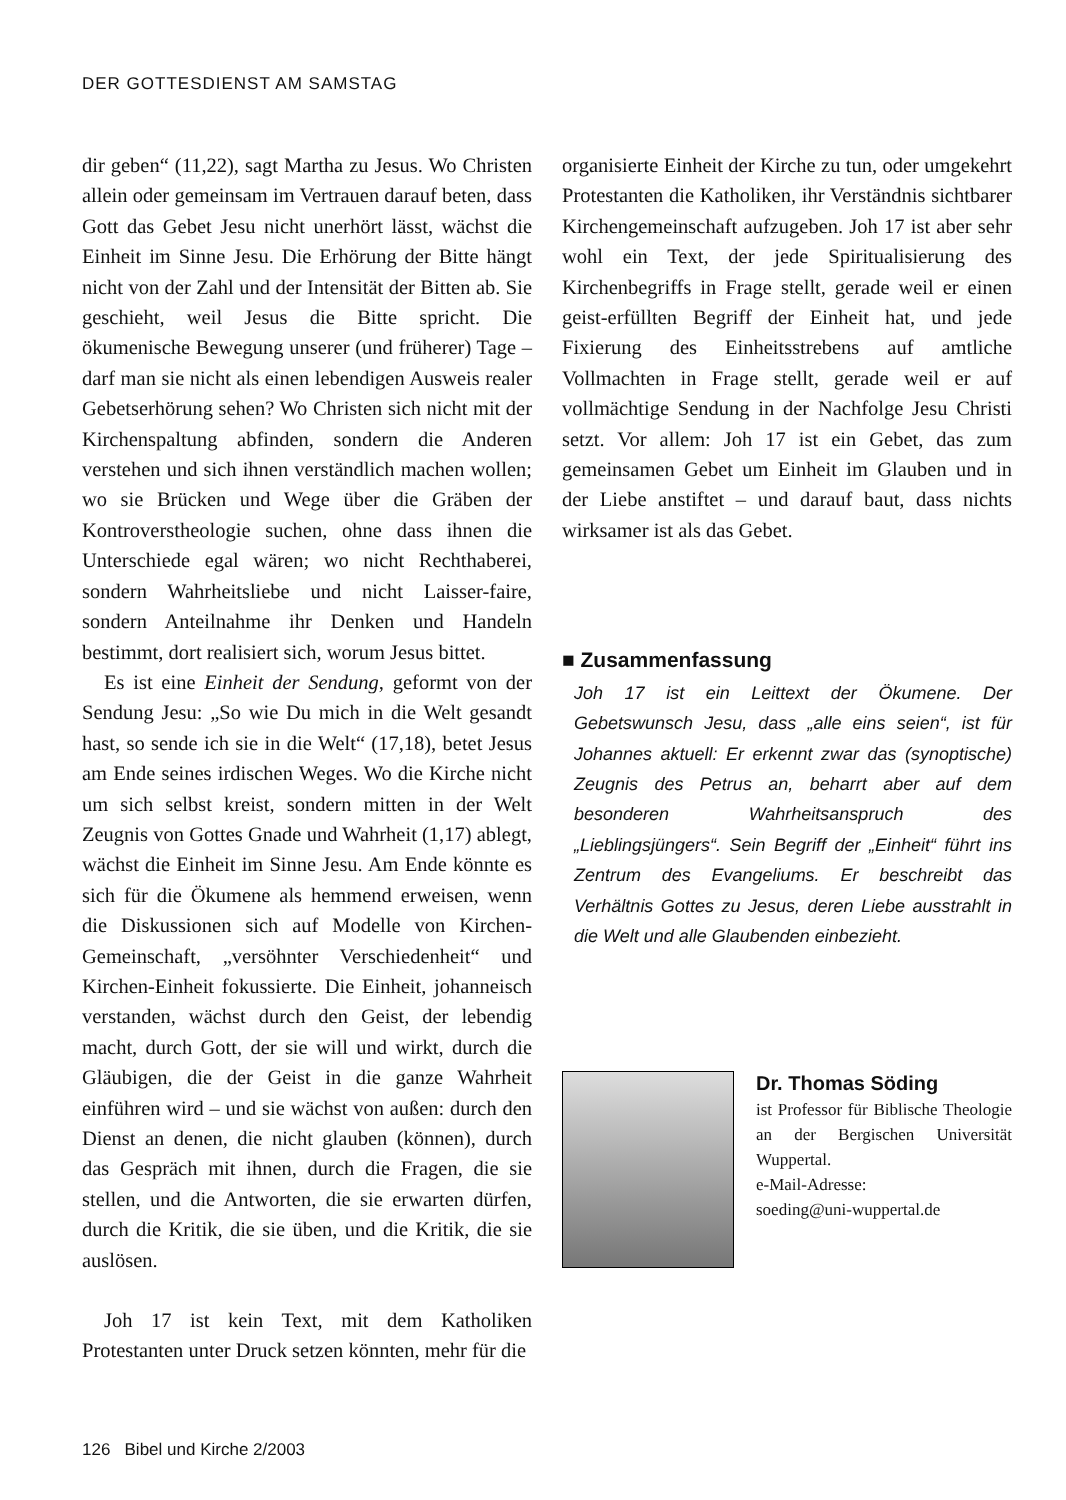DER GOTTESDIENST AM SAMSTAG
dir geben“ (11,22), sagt Martha zu Jesus. Wo Christen allein oder gemeinsam im Vertrauen darauf beten, dass Gott das Gebet Jesu nicht unerhört lässt, wächst die Einheit im Sinne Jesu. Die Erhörung der Bitte hängt nicht von der Zahl und der Intensität der Bitten ab. Sie geschieht, weil Jesus die Bitte spricht. Die ökumenische Bewegung unserer (und früherer) Tage – darf man sie nicht als einen lebendigen Ausweis realer Gebetserhörung sehen? Wo Christen sich nicht mit der Kirchenspaltung abfinden, sondern die Anderen verstehen und sich ihnen verständlich machen wollen; wo sie Brücken und Wege über die Gräben der Kontroverstheologie suchen, ohne dass ihnen die Unterschiede egal wären; wo nicht Rechthaberei, sondern Wahrheitsliebe und nicht Laisser-faire, sondern Anteilnahme ihr Denken und Handeln bestimmt, dort realisiert sich, worum Jesus bittet.
Es ist eine Einheit der Sendung, geformt von der Sendung Jesu: „So wie Du mich in die Welt gesandt hast, so sende ich sie in die Welt“ (17,18), betet Jesus am Ende seines irdischen Weges. Wo die Kirche nicht um sich selbst kreist, sondern mitten in der Welt Zeugnis von Gottes Gnade und Wahrheit (1,17) ablegt, wächst die Einheit im Sinne Jesu. Am Ende könnte es sich für die Ökumene als hemmend erweisen, wenn die Diskussionen sich auf Modelle von Kirchen-Gemeinschaft, „versöhnter Verschiedenheit“ und Kirchen-Einheit fokussierte. Die Einheit, johanneisch verstanden, wächst durch den Geist, der lebendig macht, durch Gott, der sie will und wirkt, durch die Gläubigen, die der Geist in die ganze Wahrheit einführen wird – und sie wächst von außen: durch den Dienst an denen, die nicht glauben (können), durch das Gespräch mit ihnen, durch die Fragen, die sie stellen, und die Antworten, die sie erwarten dürfen, durch die Kritik, die sie üben, und die Kritik, die sie auslösen.
Joh 17 ist kein Text, mit dem Katholiken Protestanten unter Druck setzen könnten, mehr für die
organisierte Einheit der Kirche zu tun, oder umgekehrt Protestanten die Katholiken, ihr Verständnis sichtbarer Kirchengemeinschaft aufzugeben. Joh 17 ist aber sehr wohl ein Text, der jede Spiritualisierung des Kirchenbegriffs in Frage stellt, gerade weil er einen geist-erfüllten Begriff der Einheit hat, und jede Fixierung des Einheitsstrebens auf amtliche Vollmachten in Frage stellt, gerade weil er auf vollmächtige Sendung in der Nachfolge Jesu Christi setzt. Vor allem: Joh 17 ist ein Gebet, das zum gemeinsamen Gebet um Einheit im Glauben und in der Liebe anstiftet – und darauf baut, dass nichts wirksamer ist als das Gebet.
■ Zusammenfassung
Joh 17 ist ein Leittext der Ökumene. Der Gebetswunsch Jesu, dass „alle eins seien“, ist für Johannes aktuell: Er erkennt zwar das (synoptische) Zeugnis des Petrus an, beharrt aber auf dem besonderen Wahrheitsanspruch des „Lieblingsjüngers“. Sein Begriff der „Einheit“ führt ins Zentrum des Evangeliums. Er beschreibt das Verhältnis Gottes zu Jesus, deren Liebe ausstrahlt in die Welt und alle Glaubenden einbezieht.
Dr. Thomas Söding
ist Professor für Biblische Theologie an der Bergischen Universität Wuppertal.
e-Mail-Adresse:
soeding@uni-wuppertal.de
126 Bibel und Kirche 2/2003